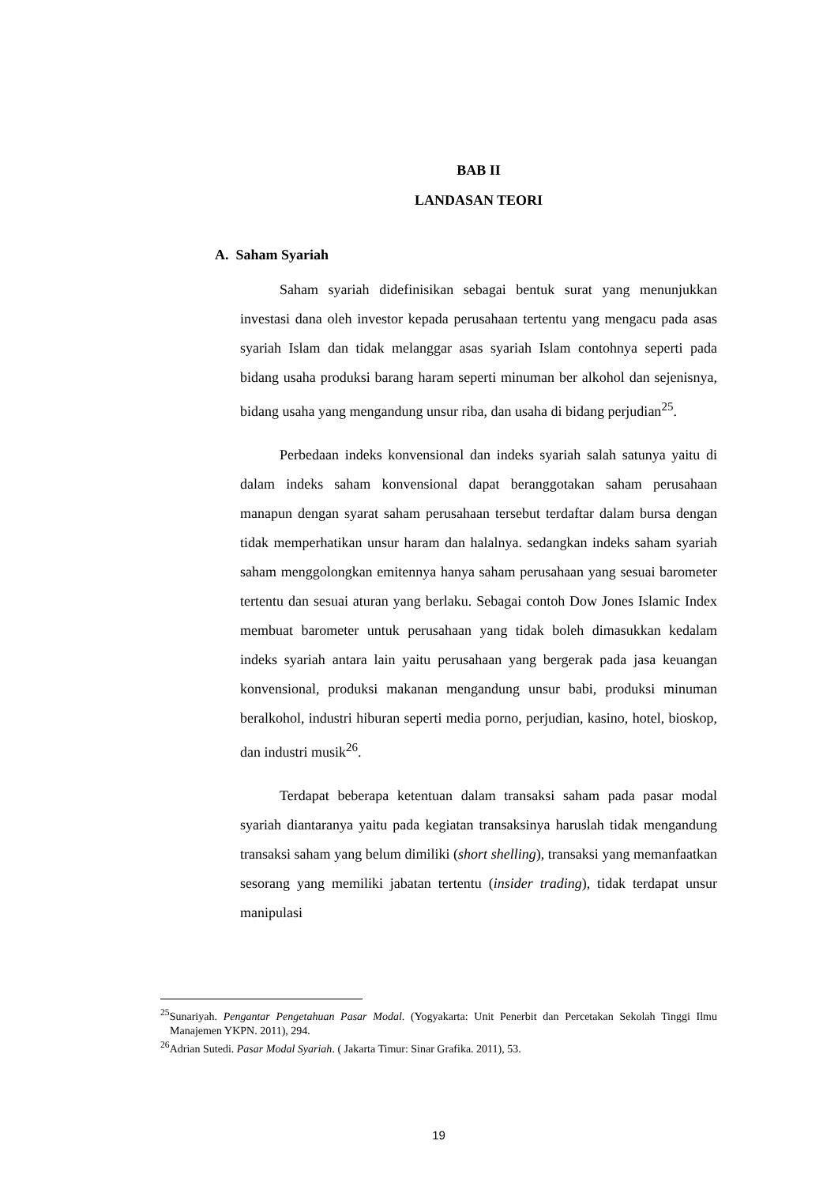BAB II
LANDASAN TEORI
A. Saham Syariah
Saham syariah didefinisikan sebagai bentuk surat yang menunjukkan investasi dana oleh investor kepada perusahaan tertentu yang mengacu pada asas syariah Islam dan tidak melanggar asas syariah Islam contohnya seperti pada bidang usaha produksi barang haram seperti minuman ber alkohol dan sejenisnya, bidang usaha yang mengandung unsur riba, dan usaha di bidang perjudian<sup>25</sup>.
Perbedaan indeks konvensional dan indeks syariah salah satunya yaitu di dalam indeks saham konvensional dapat beranggotakan saham perusahaan manapun dengan syarat saham perusahaan tersebut terdaftar dalam bursa dengan tidak memperhatikan unsur haram dan halalnya. sedangkan indeks saham syariah saham menggolongkan emitennya hanya saham perusahaan yang sesuai barometer tertentu dan sesuai aturan yang berlaku. Sebagai contoh Dow Jones Islamic Index membuat barometer untuk perusahaan yang tidak boleh dimasukkan kedalam indeks syariah antara lain yaitu perusahaan yang bergerak pada jasa keuangan konvensional, produksi makanan mengandung unsur babi, produksi minuman beralkohol, industri hiburan seperti media porno, perjudian, kasino, hotel, bioskop, dan industri musik<sup>26</sup>.
Terdapat beberapa ketentuan dalam transaksi saham pada pasar modal syariah diantaranya yaitu pada kegiatan transaksinya haruslah tidak mengandung transaksi saham yang belum dimiliki (short shelling), transaksi yang memanfaatkan sesorang yang memiliki jabatan tertentu (insider trading), tidak terdapat unsur manipulasi
<sup>25</sup> Sunariyah. Pengantar Pengetahuan Pasar Modal. (Yogyakarta: Unit Penerbit dan Percetakan Sekolah Tinggi Ilmu Manajemen YKPN. 2011), 294.
<sup>26</sup> Adrian Sutedi. Pasar Modal Syariah. ( Jakarta Timur: Sinar Grafika. 2011), 53.
19